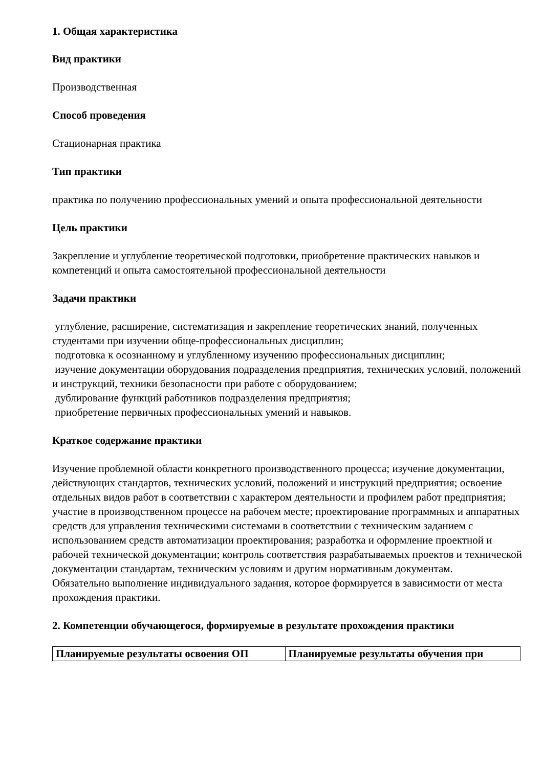1. Общая характеристика
Вид практики
Производственная
Способ проведения
Стационарная практика
Тип практики
практика по получению профессиональных умений и опыта профессиональной деятельности
Цель практики
Закрепление и углубление теоретической подготовки, приобретение практических навыков и компетенций и опыта самостоятельной профессиональной деятельности
Задачи практики
углубление, расширение, систематизация и закрепление теоретических знаний, полученных студентами при изучении обще-профессиональных дисциплин;
подготовка к осознанному и углубленному изучению профессиональных дисциплин;
изучение документации оборудования подразделения предприятия, технических условий, положений и инструкций, техники безопасности при работе с оборудованием;
дублирование функций работников подразделения предприятия;
приобретение первичных профессиональных умений и навыков.
Краткое содержание практики
Изучение проблемной области конкретного производственного процесса; изучение документации, действующих стандартов, технических условий, положений и инструкций предприятия; освоение отдельных видов работ в соответствии с характером деятельности и профилем работ предприятия; участие в производственном процессе на рабочем месте; проектирование программных и аппаратных средств для управления техническими системами в соответствии с техническим заданием с использованием средств автоматизации проектирования; разработка и оформление проектной и рабочей технической документации; контроль соответствия разрабатываемых проектов и технической документации стандартам, техническим условиям и другим нормативным документам.
Обязательно выполнение индивидуального задания, которое формируется в зависимости от места прохождения практики.
2. Компетенции обучающегося, формируемые в результате прохождения практики
| Планируемые результаты освоения ОП | Планируемые результаты обучения при |
| --- | --- |